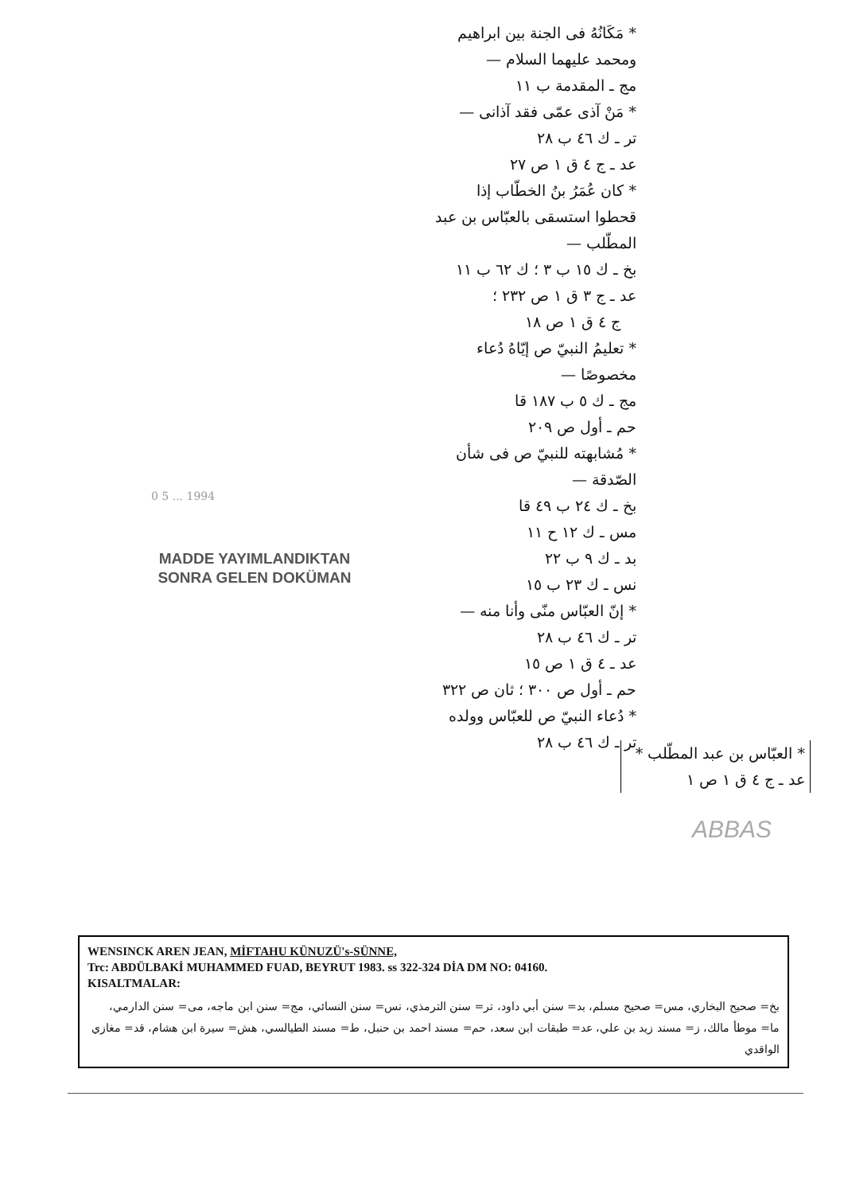* مَكَانُهُ فى الجنة بين ابراهيم
ومحمد عليهما السلام —
مج ـ المقدمة ب ١١
* مَنْ آذى عمّى فقد آذانى —
تر ـ ك ٤٦ ب ٢٨
عد ـ ج ٤ ق ١ ص ٢٧
* كان عُمَرُ بنُ الخطّاب إذا
قحطوا استسقى بالعبّاس بن عبد
المطّلب —
بخ ـ ك ١٥ ب ٣ ؛ ك ٦٢ ب ١١
عد ـ ج ٣ ق ١ ص ٢٣٢ ؛
ج ٤ ق ١ ص ١٨
* تعليمُ النبيّ ص إيّاهُ دُعاء
مخصوصًا —
مج ـ ك ٥ ب ١٨٧ قا
حم ـ أول ص ٢٠٩
* مُشابهته للنبيّ ص فى شأن
الصّدقة —
بخ ـ ك ٢٤ ب ٤٩ قا
مس ـ ك ١٢ ح ١١
بد ـ ك ٩ ب ٢٢
نس ـ ك ٢٣ ب ١٥
* إنّ العبّاس منّى وأنا منه —
تر ـ ك ٤٦ ب ٢٨
عد ـ ٤ ق ١ ص ١٥
حم ـ أول ص ٣٠٠ ؛ ثان ص ٣٢٢
* دُعاء النبيّ ص للعبّاس وولده
تر ـ ك ٤٦ ب ٢٨
* العبّاس بن عبد المطّلب *
عد ـ ج ٤ ق ١ ص ١
ABBAS
0 5 ... 1994
MADDE YAYIMLANDIKTAN
SONRA GELEN DOKÜMAN
WENSINCK AREN JEAN, MİFTAHU KÜNUZÜ's-SÜNNE,
Trc: ABDÜLBAKİ MUHAMMED FUAD, BEYRUT 1983. ss 322-324 DİA DM NO: 04160.
KISALTMALAR:
بخ= صحيح البخاري، مس= صحيح مسلم، بد= سنن أبي داود، تر= سنن الترمذي، نس= سنن النسائي، مج= سنن ابن ماجه، مى= سنن الدارمي، ما= موطأ مالك، ز= مسند زيد بن علي، عد= طبقات ابن سعد، حم= مسند احمد بن حنبل، ط= مسند الطيالسي، هش= سيرة ابن هشام، قد= مغازي الواقدي